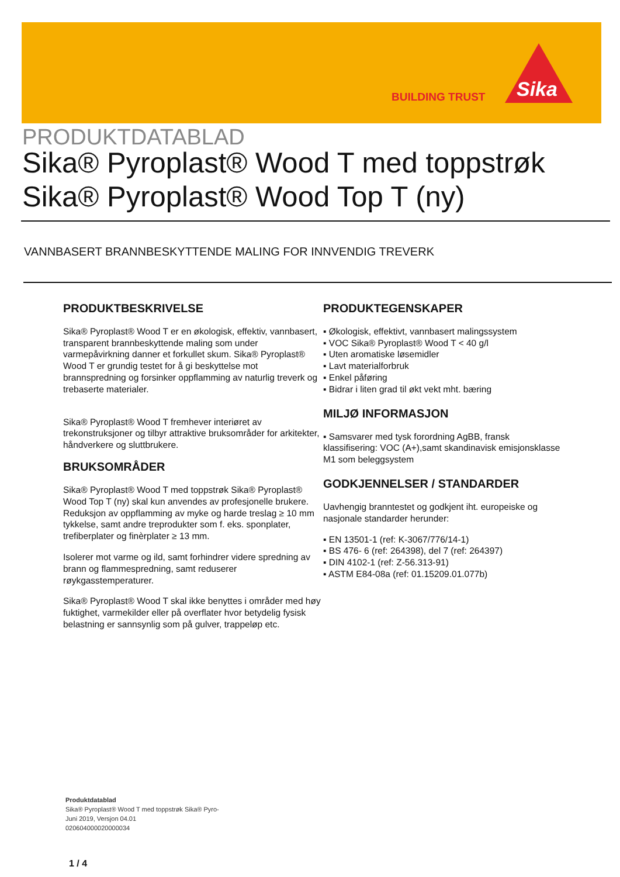BUILDING TRUST
Sika
PRODUKTDATABLAD
Sika® Pyroplast® Wood T med toppstrøk
Sika® Pyroplast® Wood Top T (ny)
VANNBASERT BRANNBESKYTTENDE MALING FOR INNVENDIG TREVERK
PRODUKTBESKRIVELSE
Sika® Pyroplast® Wood T er en økologisk, effektiv, vannbasert, transparent brannbeskyttende maling som under varmepåvirkning danner et forkullet skum. Sika® Pyroplast® Wood T er grundig testet for å gi beskyttelse mot brannspredning og forsinker oppflamming av naturlig treverk og trebaserte materialer.
Sika® Pyroplast® Wood T fremhever interiøret av trekonstruksjoner og tilbyr attraktive bruksområder for arkitekter, håndverkere og sluttbrukere.
BRUKSOMRÅDER
Sika® Pyroplast® Wood T med toppstrøk Sika® Pyroplast® Wood Top T (ny) skal kun anvendes av profesjonelle brukere.
Reduksjon av oppflamming av myke og harde treslag ≥ 10 mm tykkelse, samt andre treprodukter som f. eks. sponplater, trefiberplater og finèrplater ≥ 13 mm.
Isolerer mot varme og ild, samt forhindrer videre spredning av brann og flammespredning, samt reduserer røykgasstemperaturer.
Sika® Pyroplast® Wood T skal ikke benyttes i områder med høy fuktighet, varmekilder eller på overflater hvor betydelig fysisk belastning er sannsynlig som på gulver, trappeløp etc.
PRODUKTEGENSKAPER
▪ Økologisk, effektivt, vannbasert malingssystem
▪ VOC Sika® Pyroplast® Wood T < 40 g/l
▪ Uten aromatiske løsemidler
▪ Lavt materialforbruk
▪ Enkel påføring
▪ Bidrar i liten grad til økt vekt mht. bæring
MILJØ INFORMASJON
▪ Samsvarer med tysk forordning AgBB, fransk klassifisering: VOC (A+),samt skandinavisk emisjonsklasse M1 som beleggsystem
GODKJENNELSER / STANDARDER
Uavhengig branntestet og godkjent iht. europeiske og nasjonale standarder herunder:
▪ EN 13501-1 (ref: K-3067/776/14-1)
▪ BS 476- 6 (ref: 264398), del 7 (ref: 264397)
▪ DIN 4102-1 (ref: Z-56.313-91)
▪ ASTM E84-08a (ref: 01.15209.01.077b)
Produktdatablad
Sika® Pyroplast® Wood T med toppstrøk Sika® Pyro-
Juni 2019, Versjon 04.01
020604000020000034
1 / 4